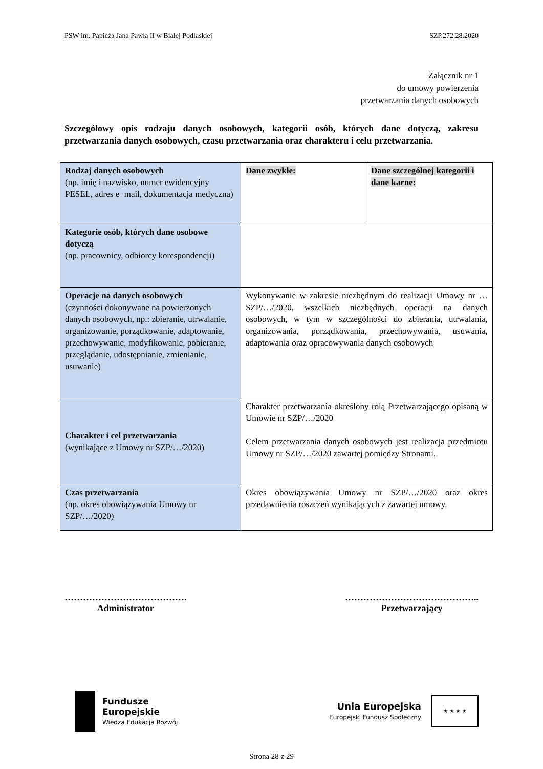PSW im. Papieża Jana Pawła II w Białej Podlaskiej SZP.272.28.2020
Załącznik nr 1
do umowy powierzenia
przetwarzania danych osobowych
Szczegółowy opis rodzaju danych osobowych, kategorii osób, których dane dotyczą, zakresu przetwarzania danych osobowych, czasu przetwarzania oraz charakteru i celu przetwarzania.
| Rodzaj danych osobowych (np. imię i nazwisko, numer ewidencyjny PESEL, adres e−mail, dokumentacja medyczna) | Dane zwykłe: | Dane szczególnej kategorii i dane karne: |
| Kategorie osób, których dane osobowe dotyczą (np. pracownicy, odbiorcy korespondencji) | | |
| Operacje na danych osobowych (czynności dokonywane na powierzonych danych osobowych, np.: zbieranie, utrwalanie, organizowanie, porządkowanie, adaptowanie, przechowywanie, modyfikowanie, pobieranie, przeglądanie, udostępnianie, zmienianie, usuwanie) | Wykonywanie w zakresie niezbędnym do realizacji Umowy nr … SZP/…/2020, wszelkich niezbędnych operacji na danych osobowych, w tym w szczególności do zbierania, utrwalania, organizowania, porządkowania, przechowywania, usuwania, adaptowania oraz opracowywania danych osobowych | |
| Charakter i cel przetwarzania (wynikające z Umowy nr SZP/…/2020) | Charakter przetwarzania określony rolą Przetwarzającego opisaną w Umowie nr SZP/…/2020 Celem przetwarzania danych osobowych jest realizacja przedmiotu Umowy nr SZP/…/2020 zawartej pomiędzy Stronami. | |
| Czas przetwarzania (np. okres obowiązywania Umowy nr SZP/…/2020) | Okres obowiązywania Umowy nr SZP/…/2020 oraz okres przedawnienia roszczeń wynikających z zawartej umowy. | |
………………………………….
Administrator
……………………………………..
Przetwarzający
Fundusze
Europejskie
Wiedza Edukacja Rozwój
Unia Europejska
Europejski Fundusz Społeczny
★ ★ ★ ★
Strona 28 z 29